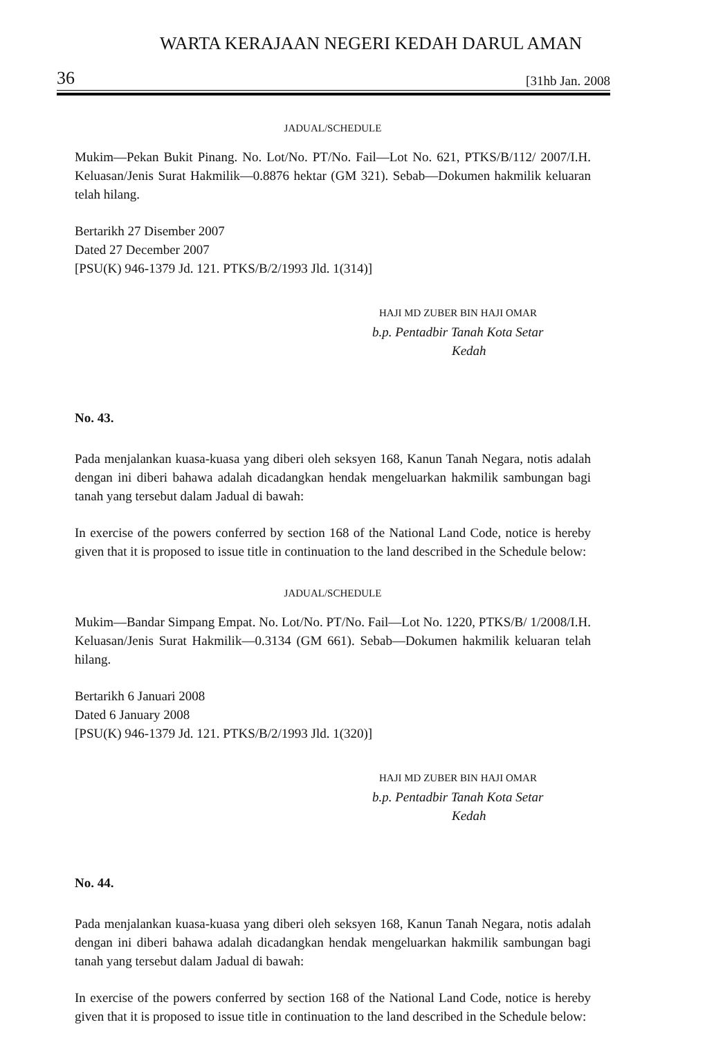WARTA KERAJAAN NEGERI KEDAH DARUL AMAN
36 [31hb Jan. 2008
JADUAL/SCHEDULE
Mukim—Pekan Bukit Pinang. No. Lot/No. PT/No. Fail—Lot No. 621, PTKS/B/112/ 2007/I.H. Keluasan/Jenis Surat Hakmilik—0.8876 hektar (GM 321). Sebab—Dokumen hakmilik keluaran telah hilang.
Bertarikh 27 Disember 2007
Dated 27 December 2007
[PSU(K) 946-1379 Jd. 121. PTKS/B/2/1993 Jld. 1(314)]
HAJI MD ZUBER BIN HAJI OMAR
b.p. Pentadbir Tanah Kota Setar
Kedah
No. 43.
Pada menjalankan kuasa-kuasa yang diberi oleh seksyen 168, Kanun Tanah Negara, notis adalah dengan ini diberi bahawa adalah dicadangkan hendak mengeluarkan hakmilik sambungan bagi tanah yang tersebut dalam Jadual di bawah:
In exercise of the powers conferred by section 168 of the National Land Code, notice is hereby given that it is proposed to issue title in continuation to the land described in the Schedule below:
JADUAL/SCHEDULE
Mukim—Bandar Simpang Empat. No. Lot/No. PT/No. Fail—Lot No. 1220, PTKS/B/ 1/2008/I.H. Keluasan/Jenis Surat Hakmilik—0.3134 (GM 661). Sebab—Dokumen hakmilik keluaran telah hilang.
Bertarikh 6 Januari 2008
Dated 6 January 2008
[PSU(K) 946-1379 Jd. 121. PTKS/B/2/1993 Jld. 1(320)]
HAJI MD ZUBER BIN HAJI OMAR
b.p. Pentadbir Tanah Kota Setar
Kedah
No. 44.
Pada menjalankan kuasa-kuasa yang diberi oleh seksyen 168, Kanun Tanah Negara, notis adalah dengan ini diberi bahawa adalah dicadangkan hendak mengeluarkan hakmilik sambungan bagi tanah yang tersebut dalam Jadual di bawah:
In exercise of the powers conferred by section 168 of the National Land Code, notice is hereby given that it is proposed to issue title in continuation to the land described in the Schedule below: